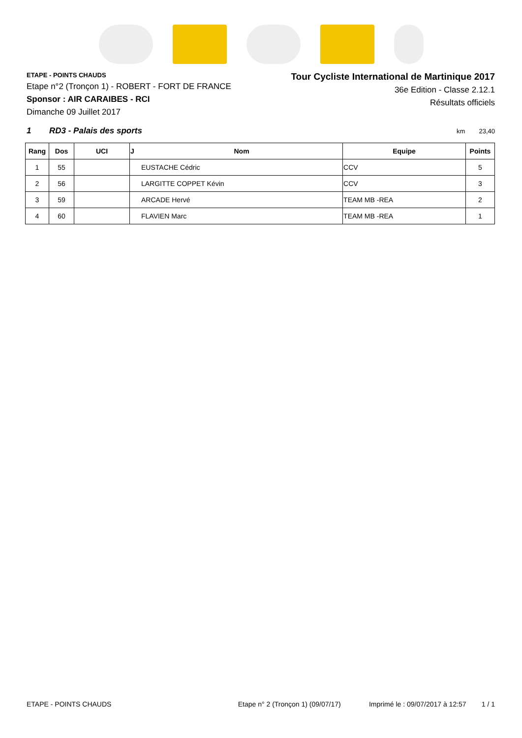ETAPE - POINTS CHAUDS
Etape n°2 (Tronçon 1) - ROBERT - FORT DE FRANCE
Sponsor : AIR CARAIBES - RCI
Dimanche 09 Juillet 2017
Tour Cycliste International de Martinique 2017
36e Edition - Classe 2.12.1
Résultats officiels
1 RD3 - Palais des sports km 23,40
| Rang | Dos | UCI | J | Nom | Equipe | Points |
| --- | --- | --- | --- | --- | --- | --- |
| 1 | 55 | | | EUSTACHE Cédric | CCV | 5 |
| 2 | 56 | | | LARGITTE COPPET Kévin | CCV | 3 |
| 3 | 59 | | | ARCADE Hervé | TEAM MB -REA | 2 |
| 4 | 60 | | | FLAVIEN Marc | TEAM MB -REA | 1 |
ETAPE - POINTS CHAUDS Etape n° 2 (Tronçon 1) (09/07/17) Imprimé le : 09/07/2017 à 12:57 1 / 1